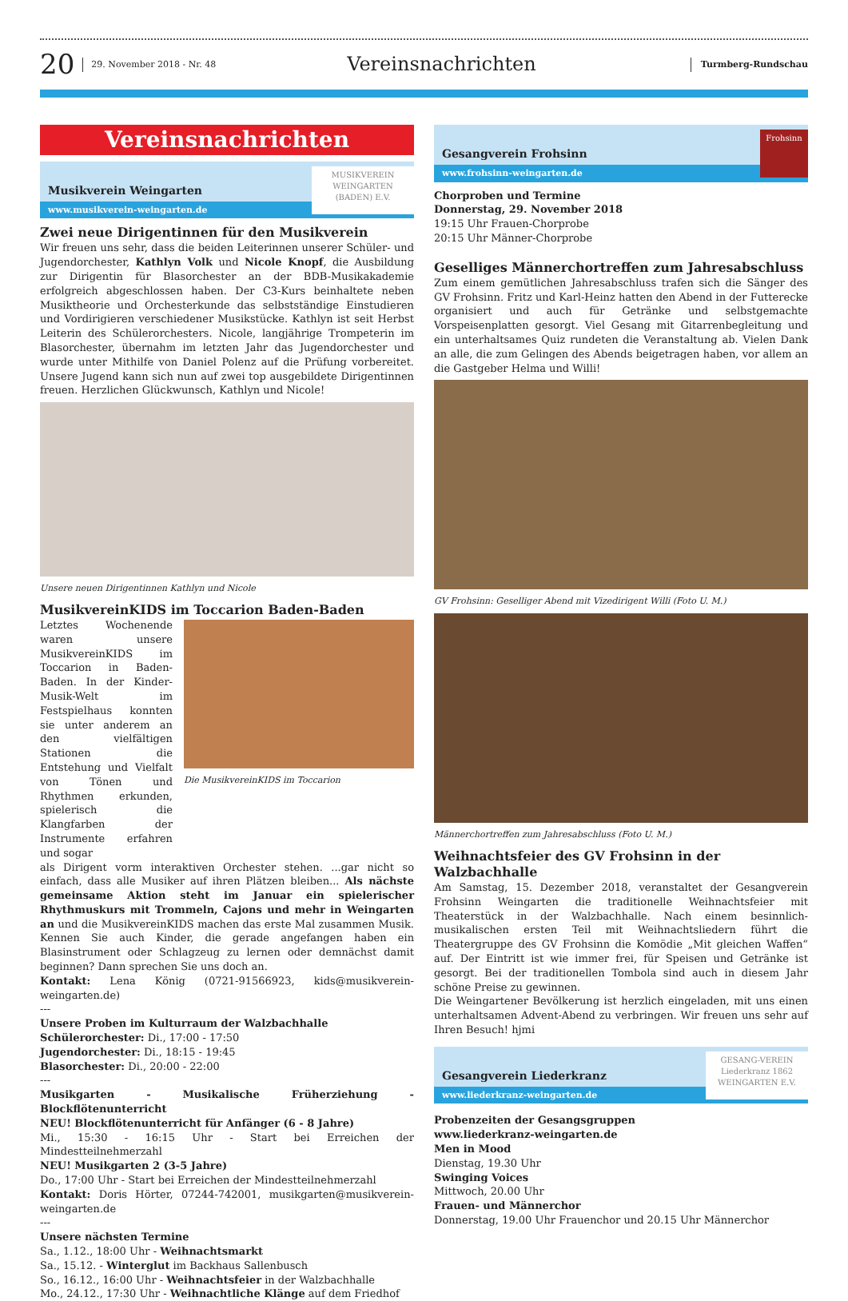20 29. November 2018 - Nr. 48 Vereinsnachrichten Turmberg-Rundschau
Vereinsnachrichten
Musikverein Weingarten
www.musikverein-weingarten.de
MUSIKVEREIN
WEINGARTEN
(BADEN) E.V.
Zwei neue Dirigentinnen für den Musikverein
Wir freuen uns sehr, dass die beiden Leiterinnen unserer Schüler- und Jugendorchester, Kathlyn Volk und Nicole Knopf, die Ausbildung zur Dirigentin für Blasorchester an der BDB-Musikakademie erfolgreich abgeschlossen haben. Der C3-Kurs beinhaltete neben Musiktheorie und Orchesterkunde das selbstständige Einstudieren und Vordirigieren verschiedener Musikstücke. Kathlyn ist seit Herbst Leiterin des Schülerorchesters. Nicole, langjährige Trompeterin im Blasorchester, übernahm im letzten Jahr das Jugendorchester und wurde unter Mithilfe von Daniel Polenz auf die Prüfung vorbereitet. Unsere Jugend kann sich nun auf zwei top ausgebildete Dirigentinnen freuen. Herzlichen Glückwunsch, Kathlyn und Nicole!
Unsere neuen Dirigentinnen Kathlyn und Nicole
MusikvereinKIDS im Toccarion Baden-Baden
Letztes Wochenende waren unsere MusikvereinKIDS im Toccarion in Baden-Baden. In der Kinder-Musik-Welt im Festspielhaus konnten sie unter anderem an den vielfältigen Stationen die Entstehung und Vielfalt von Tönen und Rhythmen erkunden, spielerisch die Klangfarben der Instrumente erfahren und sogar
Die MusikvereinKIDS im Toccarion
als Dirigent vorm interaktiven Orchester stehen. ...gar nicht so einfach, dass alle Musiker auf ihren Plätzen bleiben... Als nächste gemeinsame Aktion steht im Januar ein spielerischer Rhythmuskurs mit Trommeln, Cajons und mehr in Weingarten an und die MusikvereinKIDS machen das erste Mal zusammen Musik. Kennen Sie auch Kinder, die gerade angefangen haben ein Blasinstrument oder Schlagzeug zu lernen oder demnächst damit beginnen? Dann sprechen Sie uns doch an.
Kontakt: Lena König (0721-91566923, kids@musikverein-weingarten.de)
---
Unsere Proben im Kulturraum der Walzbachhalle
Schülerorchester: Di., 17:00 - 17:50
Jugendorchester: Di., 18:15 - 19:45
Blasorchester: Di., 20:00 - 22:00
---
Musikgarten - Musikalische Früherziehung - Blockflötenunterricht
NEU! Blockflötenunterricht für Anfänger (6 - 8 Jahre)
Mi., 15:30 - 16:15 Uhr - Start bei Erreichen der Mindestteilnehmerzahl
NEU! Musikgarten 2 (3-5 Jahre)
Do., 17:00 Uhr - Start bei Erreichen der Mindestteilnehmerzahl
Kontakt: Doris Hörter, 07244-742001, musikgarten@musikverein-weingarten.de
---
Unsere nächsten Termine
Sa., 1.12., 18:00 Uhr - Weihnachtsmarkt
Sa., 15.12. - Winterglut im Backhaus Sallenbusch
So., 16.12., 16:00 Uhr - Weihnachtsfeier in der Walzbachhalle
Mo., 24.12., 17:30 Uhr - Weihnachtliche Klänge auf dem Friedhof
Gesangverein Frohsinn
www.frohsinn-weingarten.de
Frohsinn
Chorproben und Termine
Donnerstag, 29. November 2018
19:15 Uhr Frauen-Chorprobe
20:15 Uhr Männer-Chorprobe
Geselliges Männerchortreffen zum Jahresabschluss
Zum einem gemütlichen Jahresabschluss trafen sich die Sänger des GV Frohsinn. Fritz und Karl-Heinz hatten den Abend in der Futterecke organisiert und auch für Getränke und selbstgemachte Vorspeisenplatten gesorgt. Viel Gesang mit Gitarrenbegleitung und ein unterhaltsames Quiz rundeten die Veranstaltung ab. Vielen Dank an alle, die zum Gelingen des Abends beigetragen haben, vor allem an die Gastgeber Helma und Willi!
GV Frohsinn: Geselliger Abend mit Vizedirigent Willi (Foto U. M.)
Männerchortreffen zum Jahresabschluss (Foto U. M.)
Weihnachtsfeier des GV Frohsinn in der Walzbachhalle
Am Samstag, 15. Dezember 2018, veranstaltet der Gesangverein Frohsinn Weingarten die traditionelle Weihnachtsfeier mit Theaterstück in der Walzbachhalle. Nach einem besinnlich-musikalischen ersten Teil mit Weihnachtsliedern führt die Theatergruppe des GV Frohsinn die Komödie „Mit gleichen Waffen“ auf. Der Eintritt ist wie immer frei, für Speisen und Getränke ist gesorgt. Bei der traditionellen Tombola sind auch in diesem Jahr schöne Preise zu gewinnen.
Die Weingartener Bevölkerung ist herzlich eingeladen, mit uns einen unterhaltsamen Advent-Abend zu verbringen. Wir freuen uns sehr auf Ihren Besuch! hjmi
Gesangverein Liederkranz
www.liederkranz-weingarten.de
GESANG-VEREIN
Liederkranz 1862
WEINGARTEN E.V.
Probenzeiten der Gesangsgruppen
www.liederkranz-weingarten.de
Men in Mood
Dienstag, 19.30 Uhr
Swinging Voices
Mittwoch, 20.00 Uhr
Frauen- und Männerchor
Donnerstag, 19.00 Uhr Frauenchor und 20.15 Uhr Männerchor